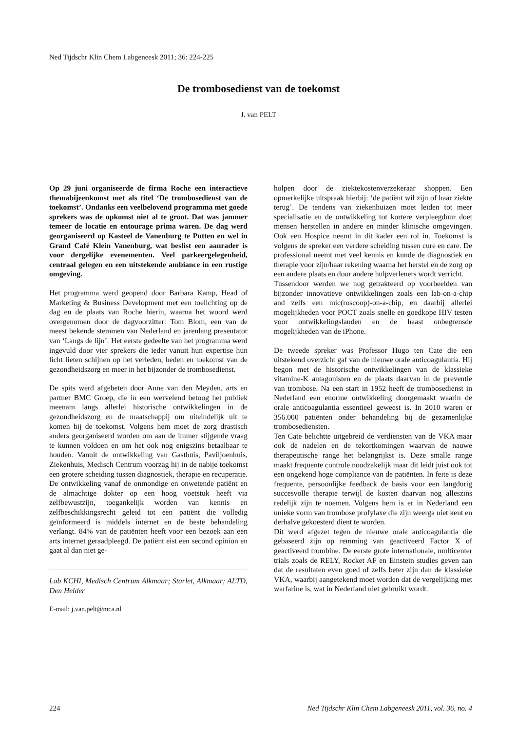Ned Tijdschr Klin Chem Labgeneesk 2011; 36: 224-225
De trombosedienst van de toekomst
J. van PELT
Op 29 juni organiseerde de firma Roche een interactieve themabijeenkomst met als titel ‘De trombosedienst van de toekomst’. Ondanks een veelbelovend programma met goede sprekers was de opkomst niet al te groot. Dat was jammer temeer de locatie en entourage prima waren. De dag werd georganiseerd op Kasteel de Vanenburg te Putten en wel in Grand Café Klein Vanenburg, wat beslist een aanrader is voor dergelijke evenementen. Veel parkeergelegenheid, centraal gelegen en een uitstekende ambiance in een rustige omgeving.
Het programma werd geopend door Barbara Kamp, Head of Marketing & Business Development met een toelichting op de dag en de plaats van Roche hierin, waarna het woord werd overgenomen door de dagvoorzitter: Tom Blom, een van de meest bekende stemmen van Nederland en jarenlang presentator van ‘Langs de lijn’. Het eerste gedeelte van het programma werd ingevuld door vier sprekers die ieder vanuit hun expertise hun licht lieten schijnen op het verleden, heden en toekomst van de gezondheidszorg en meer in het bijzonder de trombosedienst.
De spits werd afgebeten door Anne van den Meyden, arts en partner BMC Groep, die in een wervelend betoog het publiek meenam langs allerlei historische ontwikkelingen in de gezondheidszorg en de maatschappij om uiteindelijk uit te komen bij de toekomst. Volgens hem moet de zorg drastisch anders georganiseerd worden om aan de immer stijgende vraag te kunnen voldoen en om het ook nog enigszins betaalbaar te houden. Vanuit de ontwikkeling van Gasthuis, Paviljoenhuis, Ziekenhuis, Medisch Centrum voorzag hij in de nabije toekomst een grotere scheiding tussen diagnostiek, therapie en recuperatie. De ontwikkeling vanaf de onmondige en onwetende patiënt en de almachtige dokter op een hoog voetstuk heeft via zelfbewustzijn, toegankelijk worden van kennis en zelfbeschikkingsrecht geleid tot een patiënt die volledig geïnformeerd is middels internet en de beste behandeling verlangt. 84% van de patiënten heeft voor een bezoek aan een arts internet geraadpleegd. De patiënt eist een second opinion en gaat al dan niet ge-
Lab KCHI, Medisch Centrum Alkmaar; Starlet, Alkmaar; ALTD, Den Helder
E-mail: j.van.pelt@mca.nl
holpen door de ziektekostenverzekeraar shoppen. Een opmerkelijke uitspraak hierbij: ‘de patiënt wil zijn of haar ziekte terug’. De tendens van ziekenhuizen moet leiden tot meer specialisatie en de ontwikkeling tot kortere verpleegduur doet mensen herstellen in andere en minder klinische omgevingen. Ook een Hospice neemt in dit kader een rol in. Toekomst is volgens de spreker een verdere scheiding tussen cure en care. De professional neemt met veel kennis en kunde de diagnostiek en therapie voor zijn/haar rekening waarna het herstel en de zorg op een andere plaats en door andere hulpverleners wordt verricht.
Tussendoor werden we nog getrakteerd op voorbeelden van bijzonder innovatieve ontwikkelingen zoals een lab-on-a-chip and zelfs een mic(roscoop)-on-a-chip, en daarbij allerlei mogelijkheden voor POCT zoals snelle en goedkope HIV testen voor ontwikkelingslanden en de haast onbegrensde mogelijkheden van de iPhone.
De tweede spreker was Professor Hugo ten Cate die een uitstekend overzicht gaf van de nieuwe orale anticoagulantia. Hij begon met de historische ontwikkelingen van de klassieke vitamine-K antagonisten en de plaats daarvan in de preventie van trombose. Na een start in 1952 heeft de trombosedienst in Nederland een enorme ontwikkeling doorgemaakt waarin de orale anticoagulantia essentieel geweest is. In 2010 waren er 356.000 patiënten onder behandeling bij de gezamenlijke trombosediensten.
Ten Cate belichtte uitgebreid de verdiensten van de VKA maar ook de nadelen en de tekortkomingen waarvan de nauwe therapeutische range het belangrijkst is. Deze smalle range maakt frequente controle noodzakelijk maar dit leidt juist ook tot een ongekend hoge compliance van de patiënten. In feite is deze frequente, persoonlijke feedback de basis voor een langdurig succesvolle therapie terwijl de kosten daarvan nog alleszins redelijk zijn te noemen. Volgens hem is er in Nederland een unieke vorm van trombose profylaxe die zijn weerga niet kent en derhalve gekoesterd dient te worden.
Dit werd afgezet tegen de nieuwe orale anticoagulantia die gebaseerd zijn op remming van geactiveerd Factor X of geactiveerd trombine. De eerste grote internationale, multicenter trials zoals de RELY, Rocket AF en Einstein studies geven aan dat de resultaten even goed of zelfs beter zijn dan de klassieke VKA, waarbij aangetekend moet worden dat de vergelijking met warfarine is, wat in Nederland niet gebruikt wordt.
224 Ned Tijdschr Klin Chem Labgeneesk 2011, vol. 36, no. 4